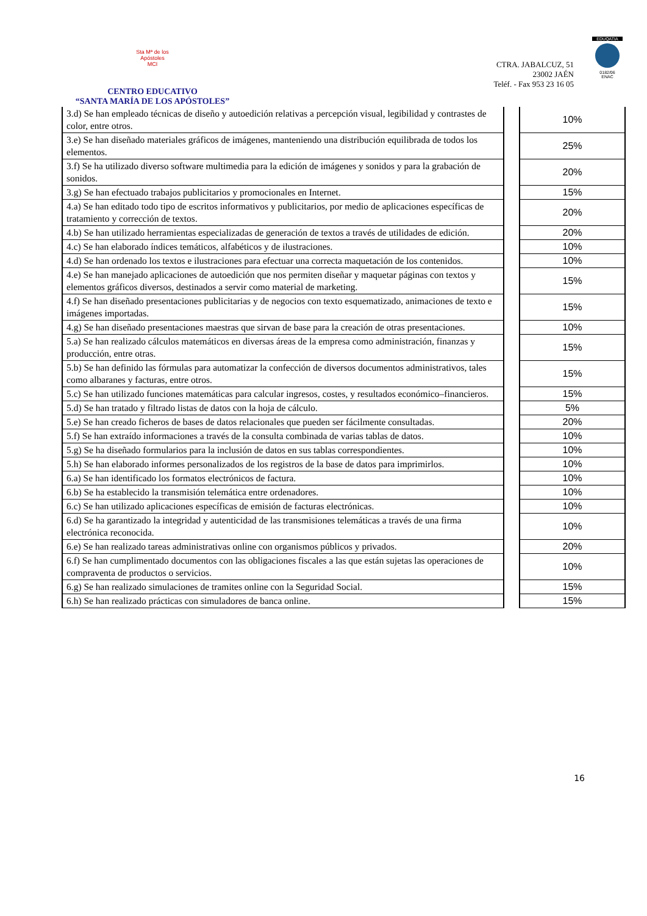Sta Mª de los
Apóstoles
MCI
CENTRO EDUCATIVO
“SANTA MARÍA DE LOS APÓSTOLES”
CTRA. JABALCUZ, 51
23002 JAÉN
Teléf. - Fax 953 23 16 05
EDUQATIA
0182/06
ENAC
| 3.d) Se han empleado técnicas de diseño y autoedición relativas a percepción visual, legibilidad y contrastes de color, entre otros. | | 10% |
| 3.e) Se han diseñado materiales gráficos de imágenes, manteniendo una distribución equilibrada de todos los elementos. | | 25% |
| 3.f) Se ha utilizado diverso software multimedia para la edición de imágenes y sonidos y para la grabación de sonidos. | | 20% |
| 3.g) Se han efectuado trabajos publicitarios y promocionales en Internet. | | 15% |
| 4.a) Se han editado todo tipo de escritos informativos y publicitarios, por medio de aplicaciones específicas de tratamiento y corrección de textos. | | 20% |
| 4.b) Se han utilizado herramientas especializadas de generación de textos a través de utilidades de edición. | | 20% |
| 4.c) Se han elaborado índices temáticos, alfabéticos y de ilustraciones. | | 10% |
| 4.d) Se han ordenado los textos e ilustraciones para efectuar una correcta maquetación de los contenidos. | | 10% |
| 4.e) Se han manejado aplicaciones de autoedición que nos permiten diseñar y maquetar páginas con textos y elementos gráficos diversos, destinados a servir como material de marketing. | | 15% |
| 4.f) Se han diseñado presentaciones publicitarias y de negocios con texto esquematizado, animaciones de texto e imágenes importadas. | | 15% |
| 4.g) Se han diseñado presentaciones maestras que sirvan de base para la creación de otras presentaciones. | | 10% |
| 5.a) Se han realizado cálculos matemáticos en diversas áreas de la empresa como administración, finanzas y producción, entre otras. | | 15% |
| 5.b) Se han definido las fórmulas para automatizar la confección de diversos documentos administrativos, tales como albaranes y facturas, entre otros. | | 15% |
| 5.c) Se han utilizado funciones matemáticas para calcular ingresos, costes, y resultados económico–financieros. | | 15% |
| 5.d) Se han tratado y filtrado listas de datos con la hoja de cálculo. | | 5% |
| 5.e) Se han creado ficheros de bases de datos relacionales que pueden ser fácilmente consultadas. | | 20% |
| 5.f) Se han extraído informaciones a través de la consulta combinada de varias tablas de datos. | | 10% |
| 5.g) Se ha diseñado formularios para la inclusión de datos en sus tablas correspondientes. | | 10% |
| 5.h) Se han elaborado informes personalizados de los registros de la base de datos para imprimirlos. | | 10% |
| 6.a) Se han identificado los formatos electrónicos de factura. | | 10% |
| 6.b) Se ha establecido la transmisión telemática entre ordenadores. | | 10% |
| 6.c) Se han utilizado aplicaciones específicas de emisión de facturas electrónicas. | | 10% |
| 6.d) Se ha garantizado la integridad y autenticidad de las transmisiones telemáticas a través de una firma electrónica reconocida. | | 10% |
| 6.e) Se han realizado tareas administrativas online con organismos públicos y privados. | | 20% |
| 6.f) Se han cumplimentado documentos con las obligaciones fiscales a las que están sujetas las operaciones de compraventa de productos o servicios. | | 10% |
| 6.g) Se han realizado simulaciones de tramites online con la Seguridad Social. | | 15% |
| 6.h) Se han realizado prácticas con simuladores de banca online. | | 15% |
16